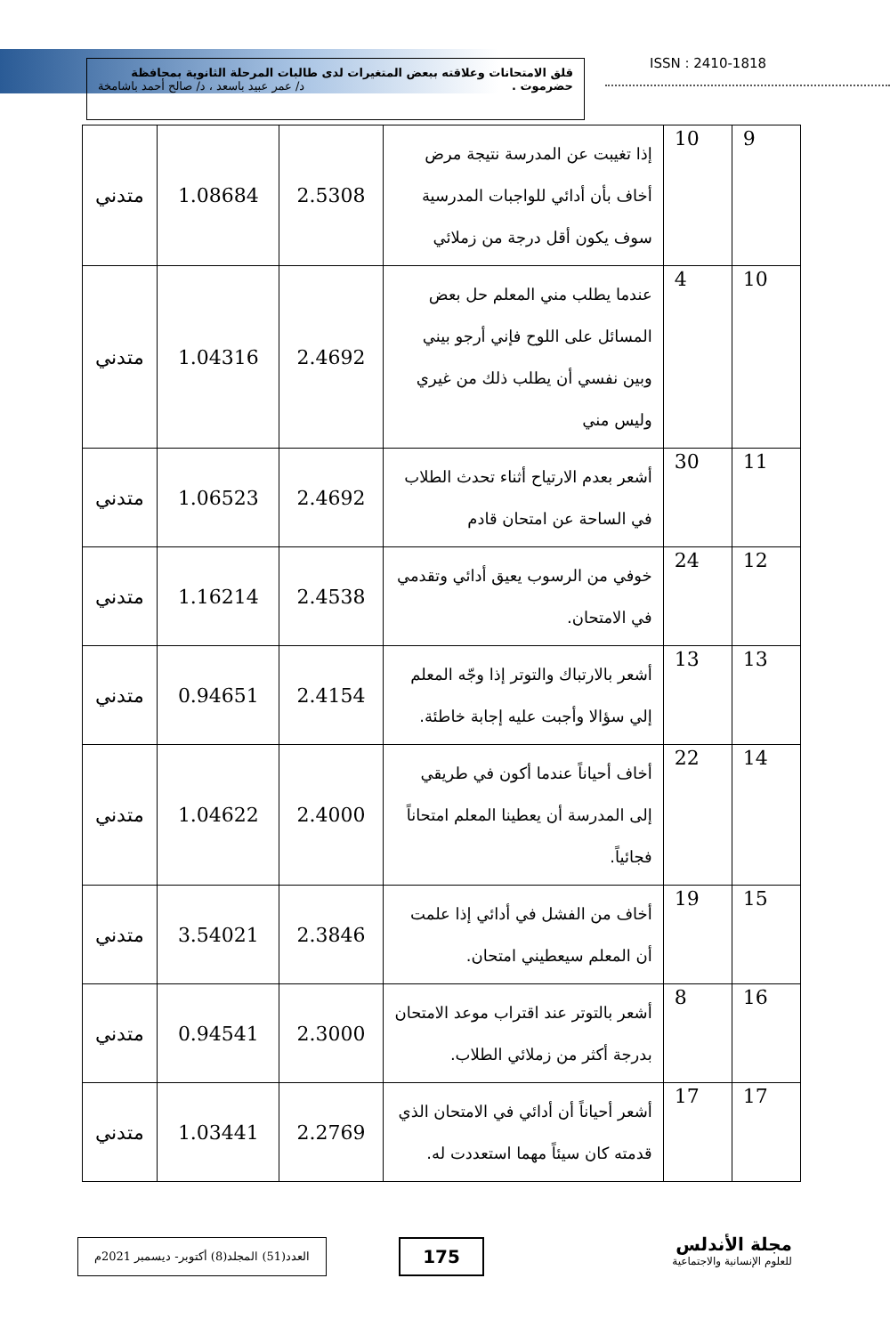قلق الامتحانات وعلاقته ببعض المتغيرات لدى طالبات المرحلة الثانوية بمحافظة
حضرموت . د/ عمر عبيد باسعد ، د/ صالح أحمد باشامخة
ISSN : 2410-1818
| 9 | 10 | إذا تغيبت عن المدرسة نتيجة مرض أخاف بأن أدائي للواجبات المدرسية سوف يكون أقل درجة من زملائي | 2.5308 | 1.08684 | متدني |
| 10 | 4 | عندما يطلب مني المعلم حل بعض المسائل على اللوح فإني أرجو بيني وبين نفسي أن يطلب ذلك من غيري وليس مني | 2.4692 | 1.04316 | متدني |
| 11 | 30 | أشعر بعدم الارتياح أثناء تحدث الطلاب في الساحة عن امتحان قادم | 2.4692 | 1.06523 | متدني |
| 12 | 24 | خوفي من الرسوب يعيق أدائي وتقدمي في الامتحان. | 2.4538 | 1.16214 | متدني |
| 13 | 13 | أشعر بالارتباك والتوتر إذا وجّه المعلم إلي سؤالا وأجبت عليه إجابة خاطئة. | 2.4154 | 0.94651 | متدني |
| 14 | 22 | أخاف أحياناً عندما أكون في طريقي إلى المدرسة أن يعطينا المعلم امتحاناً فجائياً. | 2.4000 | 1.04622 | متدني |
| 15 | 19 | أخاف من الفشل في أدائي إذا علمت أن المعلم سيعطيني امتحان. | 2.3846 | 3.54021 | متدني |
| 16 | 8 | أشعر بالتوتر عند اقتراب موعد الامتحان بدرجة أكثر من زملائي الطلاب. | 2.3000 | 0.94541 | متدني |
| 17 | 17 | أشعر أحياناً أن أدائي في الامتحان الذي قدمته كان سيئاً مهما استعددت له. | 2.2769 | 1.03441 | متدني |
العدد(51) المجلد(8) أكتوبر- ديسمبر 2021م
175
مجلة الأندلس
للعلوم الإنسانية والاجتماعية